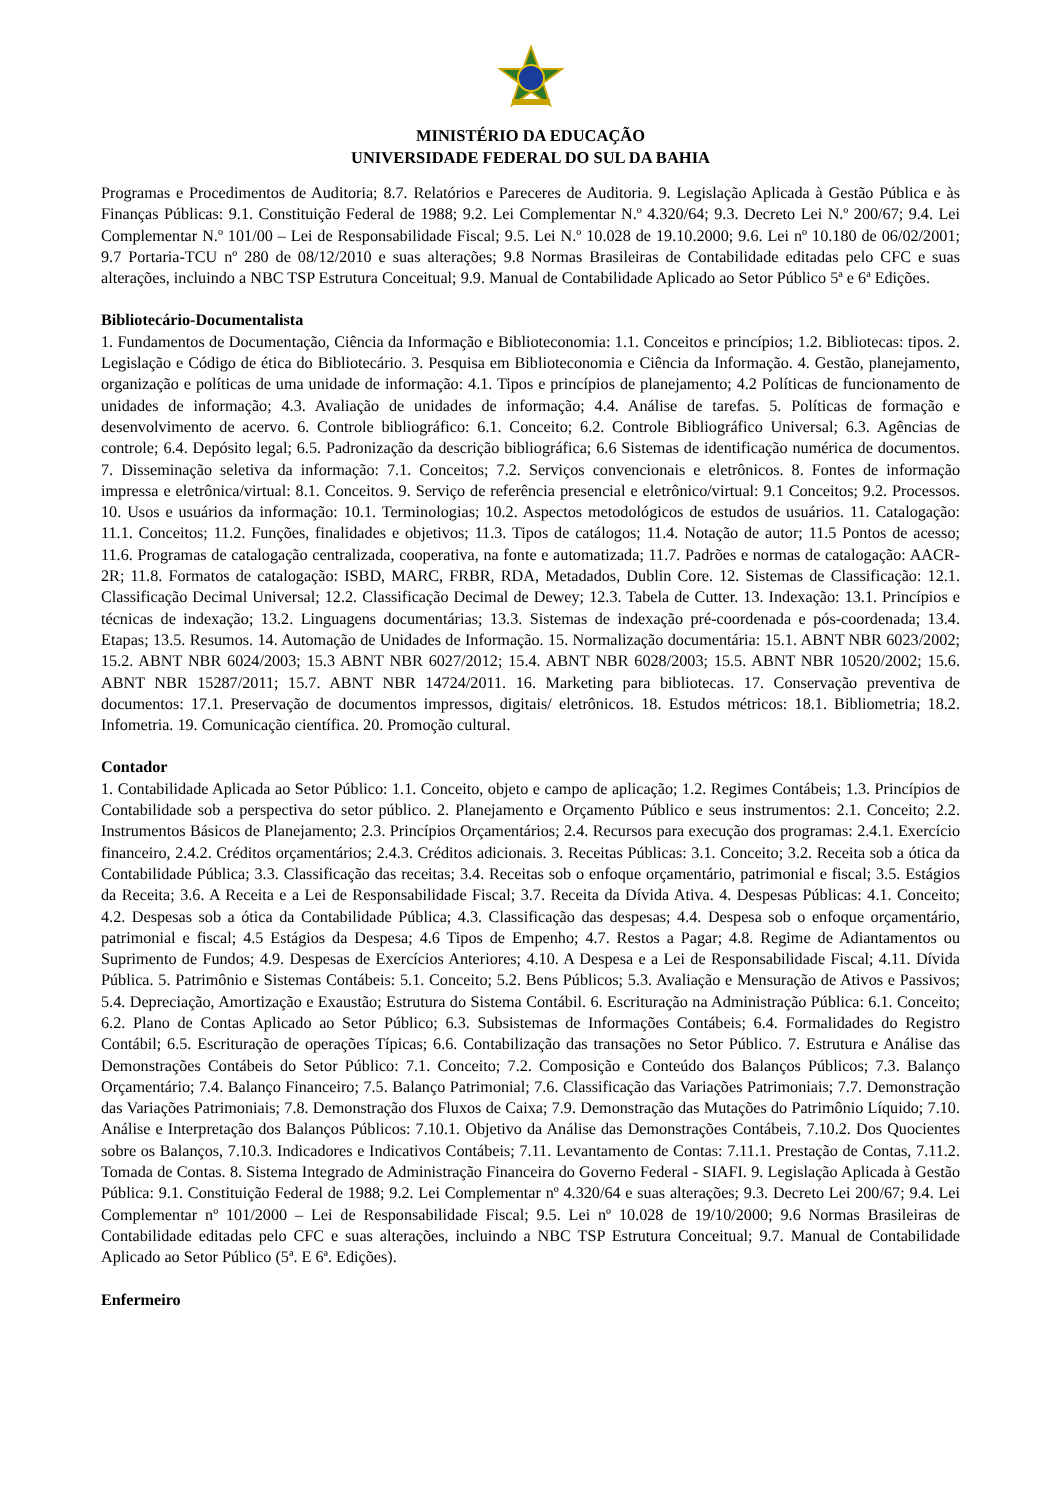MINISTÉRIO DA EDUCAÇÃO
UNIVERSIDADE FEDERAL DO SUL DA BAHIA
Programas e Procedimentos de Auditoria; 8.7. Relatórios e Pareceres de Auditoria. 9. Legislação Aplicada à Gestão Pública e às Finanças Públicas: 9.1. Constituição Federal de 1988; 9.2. Lei Complementar N.º 4.320/64; 9.3. Decreto Lei N.º 200/67; 9.4. Lei Complementar N.º 101/00 – Lei de Responsabilidade Fiscal; 9.5. Lei N.º 10.028 de 19.10.2000; 9.6. Lei nº 10.180 de 06/02/2001; 9.7 Portaria-TCU nº 280 de 08/12/2010 e suas alterações; 9.8 Normas Brasileiras de Contabilidade editadas pelo CFC e suas alterações, incluindo a NBC TSP Estrutura Conceitual; 9.9. Manual de Contabilidade Aplicado ao Setor Público 5ª e 6ª Edições.
Bibliotecário-Documentalista
1. Fundamentos de Documentação, Ciência da Informação e Biblioteconomia: 1.1. Conceitos e princípios; 1.2. Bibliotecas: tipos. 2. Legislação e Código de ética do Bibliotecário. 3. Pesquisa em Biblioteconomia e Ciência da Informação. 4. Gestão, planejamento, organização e políticas de uma unidade de informação: 4.1. Tipos e princípios de planejamento; 4.2 Políticas de funcionamento de unidades de informação; 4.3. Avaliação de unidades de informação; 4.4. Análise de tarefas. 5. Políticas de formação e desenvolvimento de acervo. 6. Controle bibliográfico: 6.1. Conceito; 6.2. Controle Bibliográfico Universal; 6.3. Agências de controle; 6.4. Depósito legal; 6.5. Padronização da descrição bibliográfica; 6.6 Sistemas de identificação numérica de documentos. 7. Disseminação seletiva da informação: 7.1. Conceitos; 7.2. Serviços convencionais e eletrônicos. 8. Fontes de informação impressa e eletrônica/virtual: 8.1. Conceitos. 9. Serviço de referência presencial e eletrônico/virtual: 9.1 Conceitos; 9.2. Processos. 10. Usos e usuários da informação: 10.1. Terminologias; 10.2. Aspectos metodológicos de estudos de usuários. 11. Catalogação: 11.1. Conceitos; 11.2. Funções, finalidades e objetivos; 11.3. Tipos de catálogos; 11.4. Notação de autor; 11.5 Pontos de acesso; 11.6. Programas de catalogação centralizada, cooperativa, na fonte e automatizada; 11.7. Padrões e normas de catalogação: AACR-2R; 11.8. Formatos de catalogação: ISBD, MARC, FRBR, RDA, Metadados, Dublin Core. 12. Sistemas de Classificação: 12.1. Classificação Decimal Universal; 12.2. Classificação Decimal de Dewey; 12.3. Tabela de Cutter. 13. Indexação: 13.1. Princípios e técnicas de indexação; 13.2. Linguagens documentárias; 13.3. Sistemas de indexação pré-coordenada e pós-coordenada; 13.4. Etapas; 13.5. Resumos. 14. Automação de Unidades de Informação. 15. Normalização documentária: 15.1. ABNT NBR 6023/2002; 15.2. ABNT NBR 6024/2003; 15.3 ABNT NBR 6027/2012; 15.4. ABNT NBR 6028/2003; 15.5. ABNT NBR 10520/2002; 15.6. ABNT NBR 15287/2011; 15.7. ABNT NBR 14724/2011. 16. Marketing para bibliotecas. 17. Conservação preventiva de documentos: 17.1. Preservação de documentos impressos, digitais/ eletrônicos. 18. Estudos métricos: 18.1. Bibliometria; 18.2. Infometria. 19. Comunicação científica. 20. Promoção cultural.
Contador
1. Contabilidade Aplicada ao Setor Público: 1.1. Conceito, objeto e campo de aplicação; 1.2. Regimes Contábeis; 1.3. Princípios de Contabilidade sob a perspectiva do setor público. 2. Planejamento e Orçamento Público e seus instrumentos: 2.1. Conceito; 2.2. Instrumentos Básicos de Planejamento; 2.3. Princípios Orçamentários; 2.4. Recursos para execução dos programas: 2.4.1. Exercício financeiro, 2.4.2. Créditos orçamentários; 2.4.3. Créditos adicionais. 3. Receitas Públicas: 3.1. Conceito; 3.2. Receita sob a ótica da Contabilidade Pública; 3.3. Classificação das receitas; 3.4. Receitas sob o enfoque orçamentário, patrimonial e fiscal; 3.5. Estágios da Receita; 3.6. A Receita e a Lei de Responsabilidade Fiscal; 3.7. Receita da Dívida Ativa. 4. Despesas Públicas: 4.1. Conceito; 4.2. Despesas sob a ótica da Contabilidade Pública; 4.3. Classificação das despesas; 4.4. Despesa sob o enfoque orçamentário, patrimonial e fiscal; 4.5 Estágios da Despesa; 4.6 Tipos de Empenho; 4.7. Restos a Pagar; 4.8. Regime de Adiantamentos ou Suprimento de Fundos; 4.9. Despesas de Exercícios Anteriores; 4.10. A Despesa e a Lei de Responsabilidade Fiscal; 4.11. Dívida Pública. 5. Patrimônio e Sistemas Contábeis: 5.1. Conceito; 5.2. Bens Públicos; 5.3. Avaliação e Mensuração de Ativos e Passivos; 5.4. Depreciação, Amortização e Exaustão; Estrutura do Sistema Contábil. 6. Escrituração na Administração Pública: 6.1. Conceito; 6.2. Plano de Contas Aplicado ao Setor Público; 6.3. Subsistemas de Informações Contábeis; 6.4. Formalidades do Registro Contábil; 6.5. Escrituração de operações Típicas; 6.6. Contabilização das transações no Setor Público. 7. Estrutura e Análise das Demonstrações Contábeis do Setor Público: 7.1. Conceito; 7.2. Composição e Conteúdo dos Balanços Públicos; 7.3. Balanço Orçamentário; 7.4. Balanço Financeiro; 7.5. Balanço Patrimonial; 7.6. Classificação das Variações Patrimoniais; 7.7. Demonstração das Variações Patrimoniais; 7.8. Demonstração dos Fluxos de Caixa; 7.9. Demonstração das Mutações do Patrimônio Líquido; 7.10. Análise e Interpretação dos Balanços Públicos: 7.10.1. Objetivo da Análise das Demonstrações Contábeis, 7.10.2. Dos Quocientes sobre os Balanços, 7.10.3. Indicadores e Indicativos Contábeis; 7.11. Levantamento de Contas: 7.11.1. Prestação de Contas, 7.11.2. Tomada de Contas. 8. Sistema Integrado de Administração Financeira do Governo Federal - SIAFI. 9. Legislação Aplicada à Gestão Pública: 9.1. Constituição Federal de 1988; 9.2. Lei Complementar nº 4.320/64 e suas alterações; 9.3. Decreto Lei 200/67; 9.4. Lei Complementar nº 101/2000 – Lei de Responsabilidade Fiscal; 9.5. Lei nº 10.028 de 19/10/2000; 9.6 Normas Brasileiras de Contabilidade editadas pelo CFC e suas alterações, incluindo a NBC TSP Estrutura Conceitual; 9.7. Manual de Contabilidade Aplicado ao Setor Público (5ª. E 6ª. Edições).
Enfermeiro